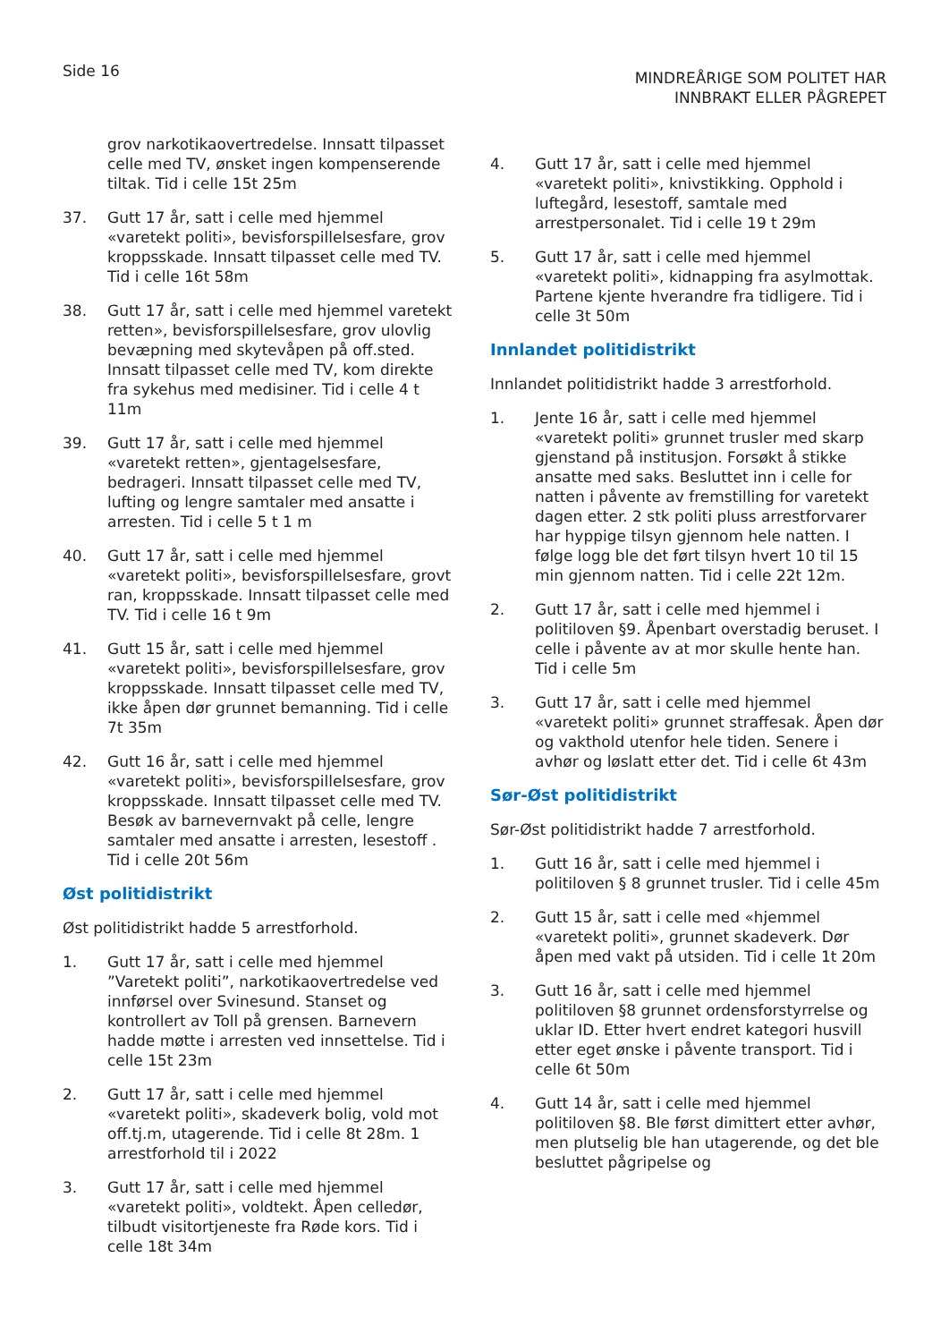Side 16
MINDREÅRIGE SOM POLITET HAR
INNBRAKT ELLER PÅGREPET
grov narkotikaovertredelse. Innsatt tilpasset celle med TV, ønsket ingen kompenserende tiltak. Tid i celle 15t 25m
37. Gutt 17 år, satt i celle med hjemmel «varetekt politi», bevisforspillelsesfare, grov kroppsskade. Innsatt tilpasset celle med TV. Tid i celle 16t 58m
38. Gutt 17 år, satt i celle med hjemmel varetekt retten», bevisforspillelsesfare, grov ulovlig bevæpning med skytevåpen på off.sted. Innsatt tilpasset celle med TV, kom direkte fra sykehus med medisiner. Tid i celle 4 t 11m
39. Gutt 17 år, satt i celle med hjemmel «varetekt retten», gjentagelsesfare, bedrageri. Innsatt tilpasset celle med TV, lufting og lengre samtaler med ansatte i arresten. Tid i celle 5 t 1 m
40. Gutt 17 år, satt i celle med hjemmel «varetekt politi», bevisforspillelsesfare, grovt ran, kroppsskade. Innsatt tilpasset celle med TV. Tid i celle 16 t 9m
41. Gutt 15 år, satt i celle med hjemmel «varetekt politi», bevisforspillelsesfare, grov kroppsskade. Innsatt tilpasset celle med TV, ikke åpen dør grunnet bemanning. Tid i celle 7t 35m
42. Gutt 16 år, satt i celle med hjemmel «varetekt politi», bevisforspillelsesfare, grov kroppsskade. Innsatt tilpasset celle med TV. Besøk av barnevernvakt på celle, lengre samtaler med ansatte i arresten, lesestoff . Tid i celle 20t 56m
Øst politidistrikt
Øst politidistrikt hadde 5 arrestforhold.
1. Gutt 17 år, satt i celle med hjemmel ”Varetekt politi”, narkotikaovertredelse ved innførsel over Svinesund. Stanset og kontrollert av Toll på grensen. Barnevern hadde møtte i arresten ved innsettelse. Tid i celle 15t 23m
2. Gutt 17 år, satt i celle med hjemmel «varetekt politi», skadeverk bolig, vold mot off.tj.m, utagerende. Tid i celle 8t 28m. 1 arrestforhold til i 2022
3. Gutt 17 år, satt i celle med hjemmel «varetekt politi», voldtekt. Åpen celledør, tilbudt visitortjeneste fra Røde kors. Tid i celle 18t 34m
4. Gutt 17 år, satt i celle med hjemmel «varetekt politi», knivstikking. Opphold i luftegård, lesestoff, samtale med arrestpersonalet. Tid i celle 19 t 29m
5. Gutt 17 år, satt i celle med hjemmel «varetekt politi», kidnapping fra asylmottak. Partene kjente hverandre fra tidligere. Tid i celle 3t 50m
Innlandet politidistrikt
Innlandet politidistrikt hadde 3 arrestforhold.
1. Jente 16 år, satt i celle med hjemmel «varetekt politi» grunnet trusler med skarp gjenstand på institusjon. Forsøkt å stikke ansatte med saks. Besluttet inn i celle for natten i påvente av fremstilling for varetekt dagen etter. 2 stk politi pluss arrestforvarer har hyppige tilsyn gjennom hele natten. I følge logg ble det ført tilsyn hvert 10 til 15 min gjennom natten. Tid i celle 22t 12m.
2. Gutt 17 år, satt i celle med hjemmel i politiloven §9. Åpenbart overstadig beruset. I celle i påvente av at mor skulle hente han. Tid i celle 5m
3. Gutt 17 år, satt i celle med hjemmel «varetekt politi» grunnet straffesak. Åpen dør og vakthold utenfor hele tiden. Senere i avhør og løslatt etter det. Tid i celle 6t 43m
Sør-Øst politidistrikt
Sør-Øst politidistrikt hadde 7 arrestforhold.
1. Gutt 16 år, satt i celle med hjemmel i politiloven § 8 grunnet trusler. Tid i celle 45m
2. Gutt 15 år, satt i celle med «hjemmel «varetekt politi», grunnet skadeverk. Dør åpen med vakt på utsiden. Tid i celle 1t 20m
3. Gutt 16 år, satt i celle med hjemmel politiloven §8 grunnet ordensforstyrrelse og uklar ID. Etter hvert endret kategori husvill etter eget ønske i påvente transport. Tid i celle 6t 50m
4. Gutt 14 år, satt i celle med hjemmel politiloven §8. Ble først dimittert etter avhør, men plutselig ble han utagerende, og det ble besluttet pågripelse og